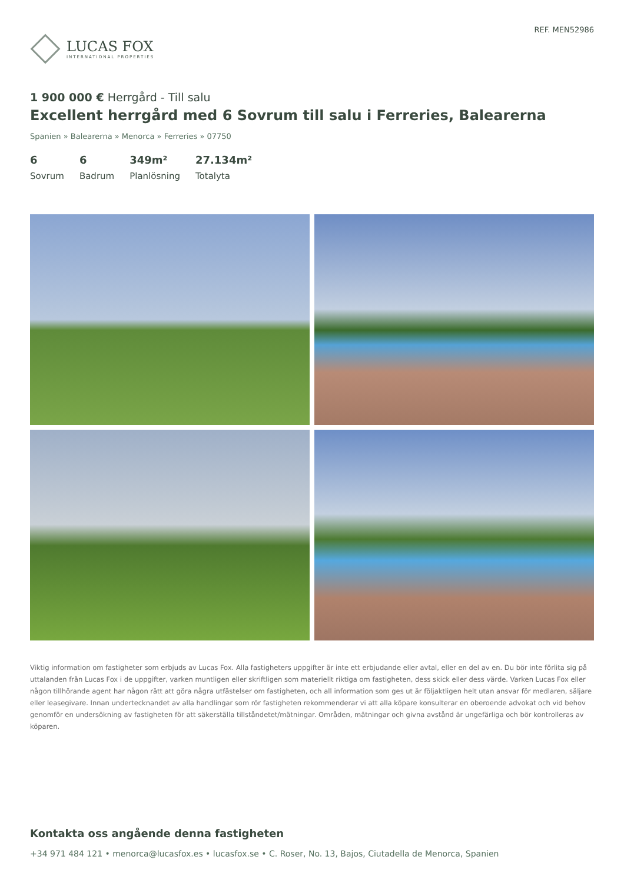LUCAS FOX
INTERNATIONAL PROPERTIES
REF. MEN52986
1 900 000 € Herrgård - Till salu
Excellent herrgård med 6 Sovrum till salu i Ferreries, Balearerna
Spanien » Balearerna » Menorca » Ferreries » 07750
6
Sovrum
6
Badrum
349m²
Planlösning
27.134m²
Totalyta
Viktig information om fastigheter som erbjuds av Lucas Fox. Alla fastigheters uppgifter är inte ett erbjudande eller avtal, eller en del av en. Du bör inte förlita sig på uttalanden från Lucas Fox i de uppgifter, varken muntligen eller skriftligen som materiellt riktiga om fastigheten, dess skick eller dess värde. Varken Lucas Fox eller någon tillhörande agent har någon rätt att göra några utfästelser om fastigheten, och all information som ges ut är följaktligen helt utan ansvar för medlaren, säljare eller leasegivare. Innan undertecknandet av alla handlingar som rör fastigheten rekommenderar vi att alla köpare konsulterar en oberoende advokat och vid behov genomför en undersökning av fastigheten för att säkerställa tillståndetet/mätningar. Områden, mätningar och givna avstånd är ungefärliga och bör kontrolleras av köparen.
Kontakta oss angående denna fastigheten
+34 971 484 121 • menorca@lucasfox.es • lucasfox.se • C. Roser, No. 13, Bajos, Ciutadella de Menorca, Spanien